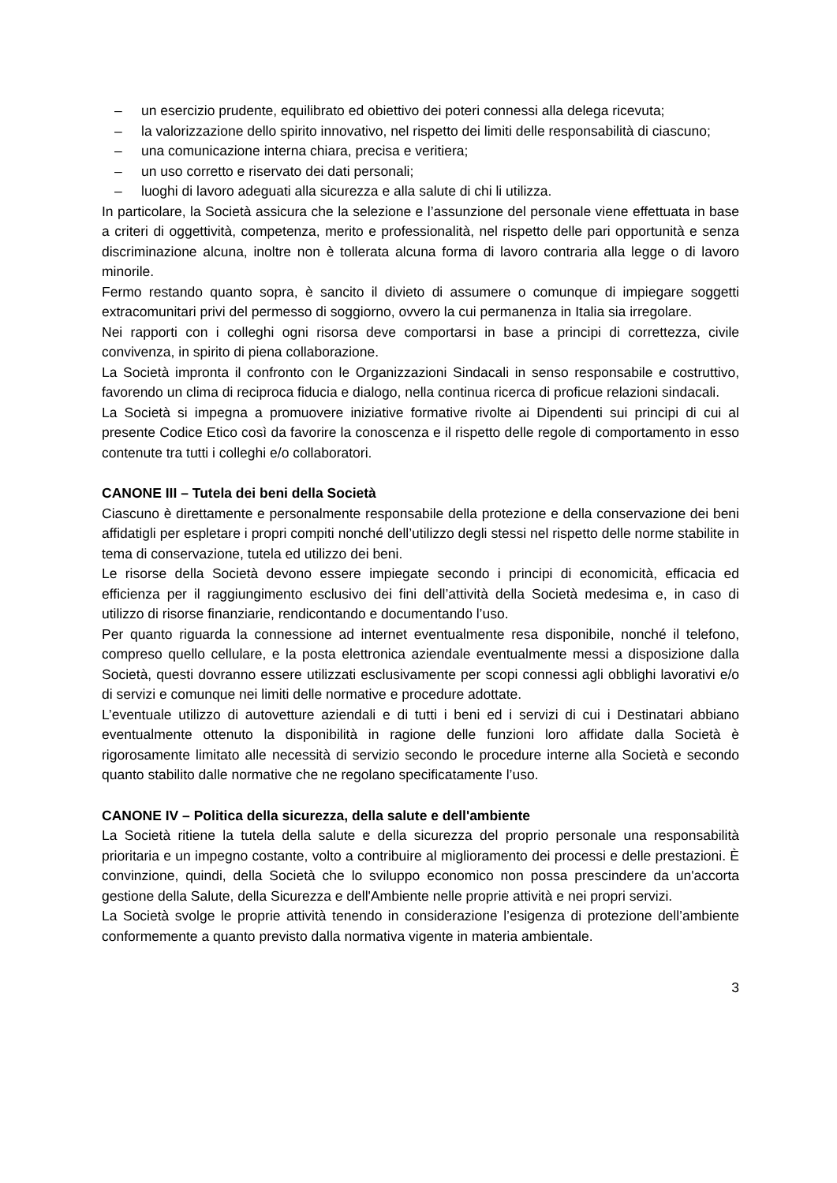– un esercizio prudente, equilibrato ed obiettivo dei poteri connessi alla delega ricevuta;
– la valorizzazione dello spirito innovativo, nel rispetto dei limiti delle responsabilità di ciascuno;
– una comunicazione interna chiara, precisa e veritiera;
– un uso corretto e riservato dei dati personali;
– luoghi di lavoro adeguati alla sicurezza e alla salute di chi li utilizza.
In particolare, la Società assicura che la selezione e l’assunzione del personale viene effettuata in base a criteri di oggettività, competenza, merito e professionalità, nel rispetto delle pari opportunità e senza discriminazione alcuna, inoltre non è tollerata alcuna forma di lavoro contraria alla legge o di lavoro minorile.
Fermo restando quanto sopra, è sancito il divieto di assumere o comunque di impiegare soggetti extracomunitari privi del permesso di soggiorno, ovvero la cui permanenza in Italia sia irregolare.
Nei rapporti con i colleghi ogni risorsa deve comportarsi in base a principi di correttezza, civile convivenza, in spirito di piena collaborazione.
La Società impronta il confronto con le Organizzazioni Sindacali in senso responsabile e costruttivo, favorendo un clima di reciproca fiducia e dialogo, nella continua ricerca di proficue relazioni sindacali.
La Società si impegna a promuovere iniziative formative rivolte ai Dipendenti sui principi di cui al presente Codice Etico così da favorire la conoscenza e il rispetto delle regole di comportamento in esso contenute tra tutti i colleghi e/o collaboratori.
CANONE III – Tutela dei beni della Società
Ciascuno è direttamente e personalmente responsabile della protezione e della conservazione dei beni affidatigli per espletare i propri compiti nonché dell’utilizzo degli stessi nel rispetto delle norme stabilite in tema di conservazione, tutela ed utilizzo dei beni.
Le risorse della Società devono essere impiegate secondo i principi di economicità, efficacia ed efficienza per il raggiungimento esclusivo dei fini dell’attività della Società medesima e, in caso di utilizzo di risorse finanziarie, rendicontando e documentando l’uso.
Per quanto riguarda la connessione ad internet eventualmente resa disponibile, nonché il telefono, compreso quello cellulare, e la posta elettronica aziendale eventualmente messi a disposizione dalla Società, questi dovranno essere utilizzati esclusivamente per scopi connessi agli obblighi lavorativi e/o di servizi e comunque nei limiti delle normative e procedure adottate.
L’eventuale utilizzo di autovetture aziendali e di tutti i beni ed i servizi di cui i Destinatari abbiano eventualmente ottenuto la disponibilità in ragione delle funzioni loro affidate dalla Società è rigorosamente limitato alle necessità di servizio secondo le procedure interne alla Società e secondo quanto stabilito dalle normative che ne regolano specificatamente l’uso.
CANONE IV – Politica della sicurezza, della salute e dell'ambiente
La Società ritiene la tutela della salute e della sicurezza del proprio personale una responsabilità prioritaria e un impegno costante, volto a contribuire al miglioramento dei processi e delle prestazioni. È convinzione, quindi, della Società che lo sviluppo economico non possa prescindere da un'accorta gestione della Salute, della Sicurezza e dell'Ambiente nelle proprie attività e nei propri servizi.
La Società svolge le proprie attività tenendo in considerazione l’esigenza di protezione dell’ambiente conformemente a quanto previsto dalla normativa vigente in materia ambientale.
3